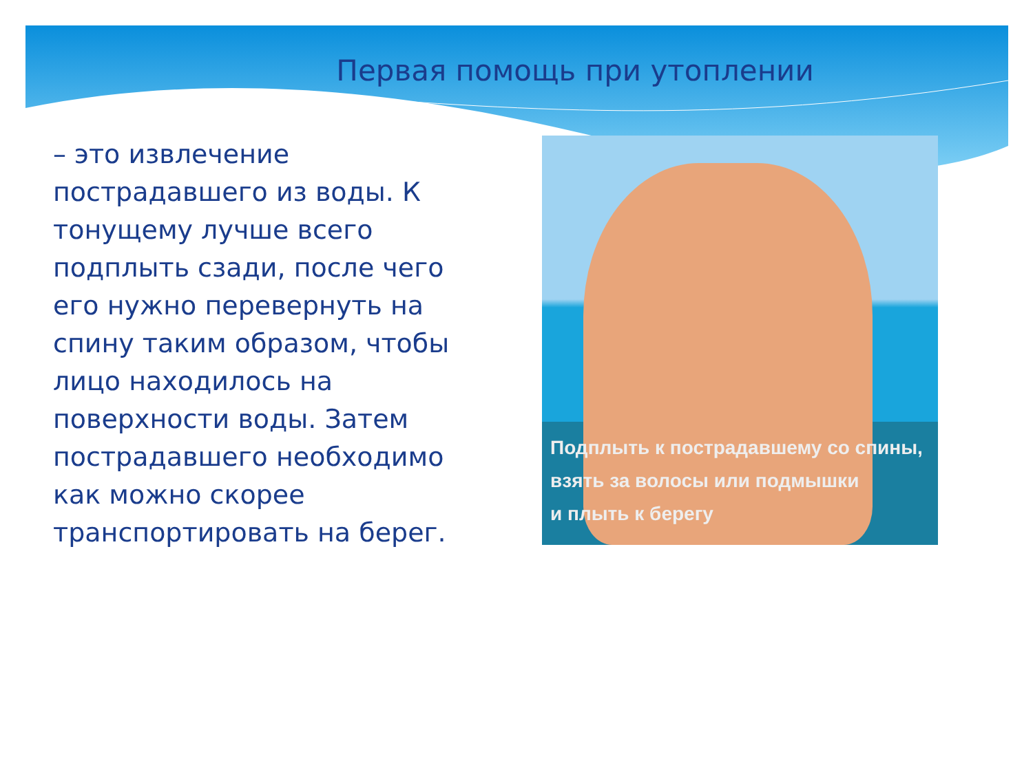Первая помощь при утоплении
– это извлечение пострадавшего из воды. К тонущему лучше всего подплыть сзади, после чего его нужно перевернуть на спину таким образом, чтобы лицо находилось на поверхности воды. Затем пострадавшего необходимо как можно скорее транспортировать на берег.
Подплыть к пострадавшему со спины,
взять за волосы или подмышки
и плыть к берегу